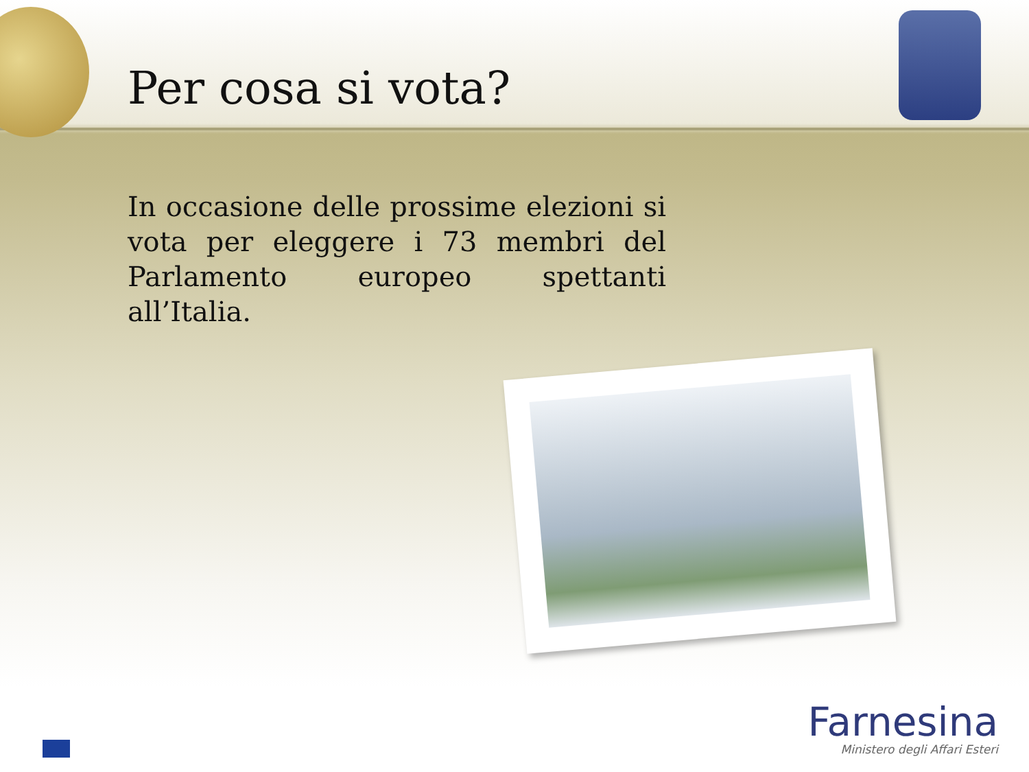Per cosa si vota?
In occasione delle prossime elezioni si vota per eleggere i 73 membri del Parlamento europeo spettanti all’Italia.
Farnesina
Ministero degli Affari Esteri